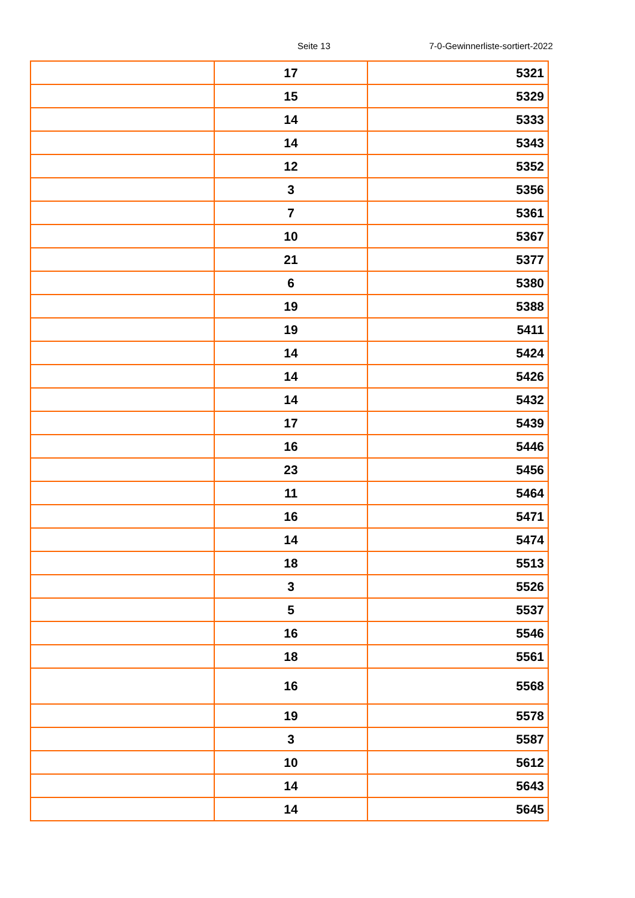Seite 13 7-0-Gewinnerliste-sortiert-2022
| | 17 | 5321 |
| | 15 | 5329 |
| | 14 | 5333 |
| | 14 | 5343 |
| | 12 | 5352 |
| | 3 | 5356 |
| | 7 | 5361 |
| | 10 | 5367 |
| | 21 | 5377 |
| | 6 | 5380 |
| | 19 | 5388 |
| | 19 | 5411 |
| | 14 | 5424 |
| | 14 | 5426 |
| | 14 | 5432 |
| | 17 | 5439 |
| | 16 | 5446 |
| | 23 | 5456 |
| | 11 | 5464 |
| | 16 | 5471 |
| | 14 | 5474 |
| | 18 | 5513 |
| | 3 | 5526 |
| | 5 | 5537 |
| | 16 | 5546 |
| | 18 | 5561 |
| | 16 | 5568 |
| | 19 | 5578 |
| | 3 | 5587 |
| | 10 | 5612 |
| | 14 | 5643 |
| | 14 | 5645 |